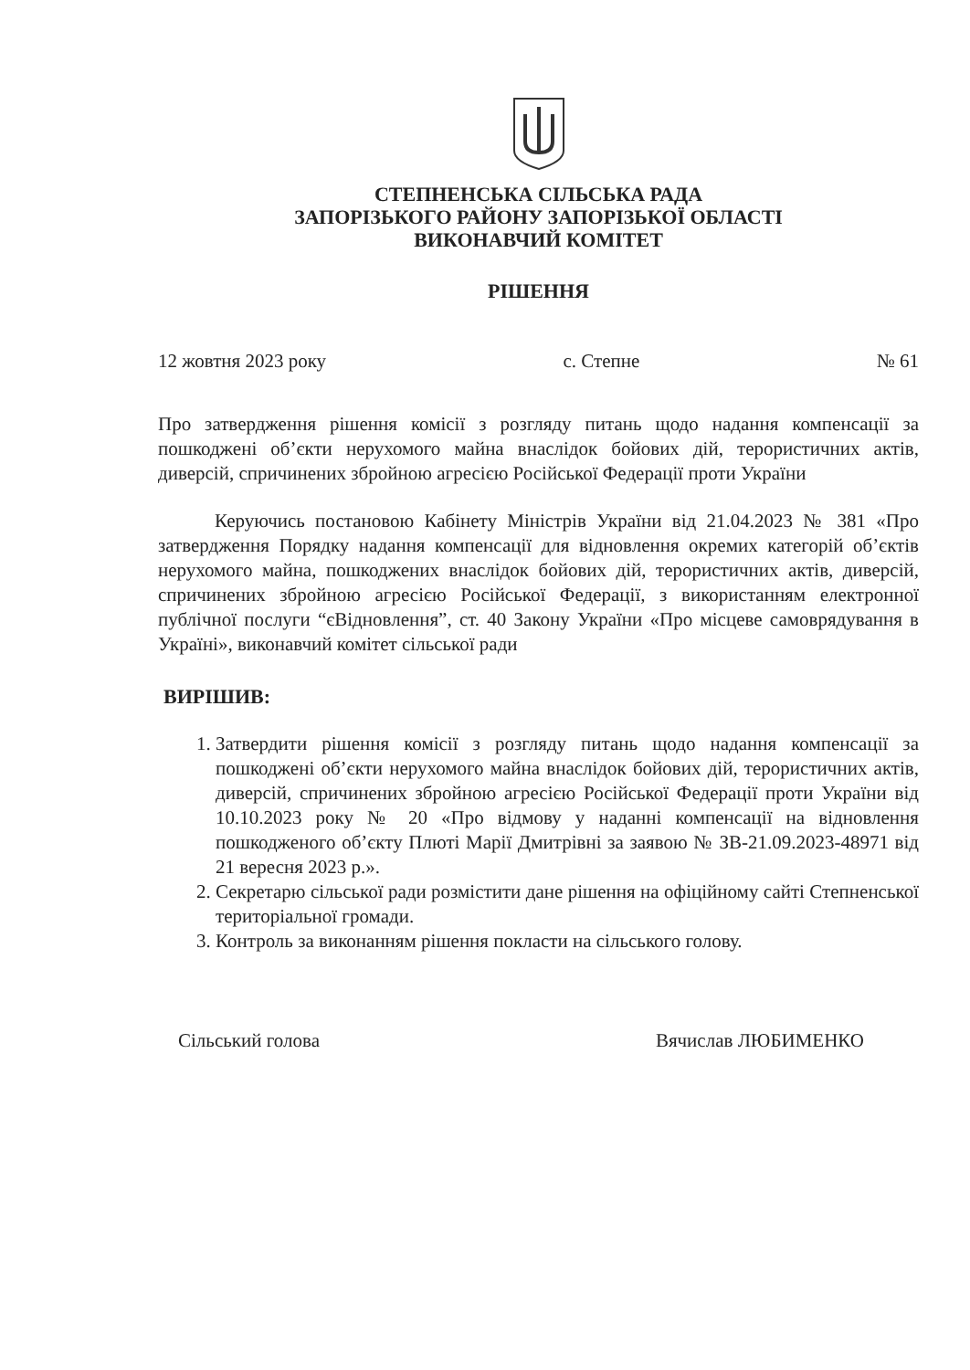СТЕПНЕНСЬКА СІЛЬСЬКА РАДА
ЗАПОРІЗЬКОГО РАЙОНУ ЗАПОРІЗЬКОЇ ОБЛАСТІ
ВИКОНАВЧИЙ КОМІТЕТ
РІШЕННЯ
12 жовтня 2023 року с. Степне № 61
Про затвердження рішення комісії з розгляду питань щодо надання компенсації за пошкоджені об’єкти нерухомого майна внаслідок бойових дій, терористичних актів, диверсій, спричинених збройною агресією Російської Федерації проти України
Керуючись постановою Кабінету Міністрів України від 21.04.2023 № 381 «Про затвердження Порядку надання компенсації для відновлення окремих категорій об’єктів нерухомого майна, пошкоджених внаслідок бойових дій, терористичних актів, диверсій, спричинених збройною агресією Російської Федерації, з використанням електронної публічної послуги “єВідновлення”, ст. 40 Закону України «Про місцеве самоврядування в Україні», виконавчий комітет сільської ради
ВИРІШИВ:
1. Затвердити рішення комісії з розгляду питань щодо надання компенсації за пошкоджені об’єкти нерухомого майна внаслідок бойових дій, терористичних актів, диверсій, спричинених збройною агресією Російської Федерації проти України від 10.10.2023 року № 20 «Про відмову у наданні компенсації на відновлення пошкодженого об’єкту Плюті Марії Дмитрівні за заявою № ЗВ-21.09.2023-48971 від 21 вересня 2023 р.».
2. Секретарю сільської ради розмістити дане рішення на офіційному сайті Степненської територіальної громади.
3. Контроль за виконанням рішення покласти на сільського голову.
Сільський голова Вячислав ЛЮБИМЕНКО